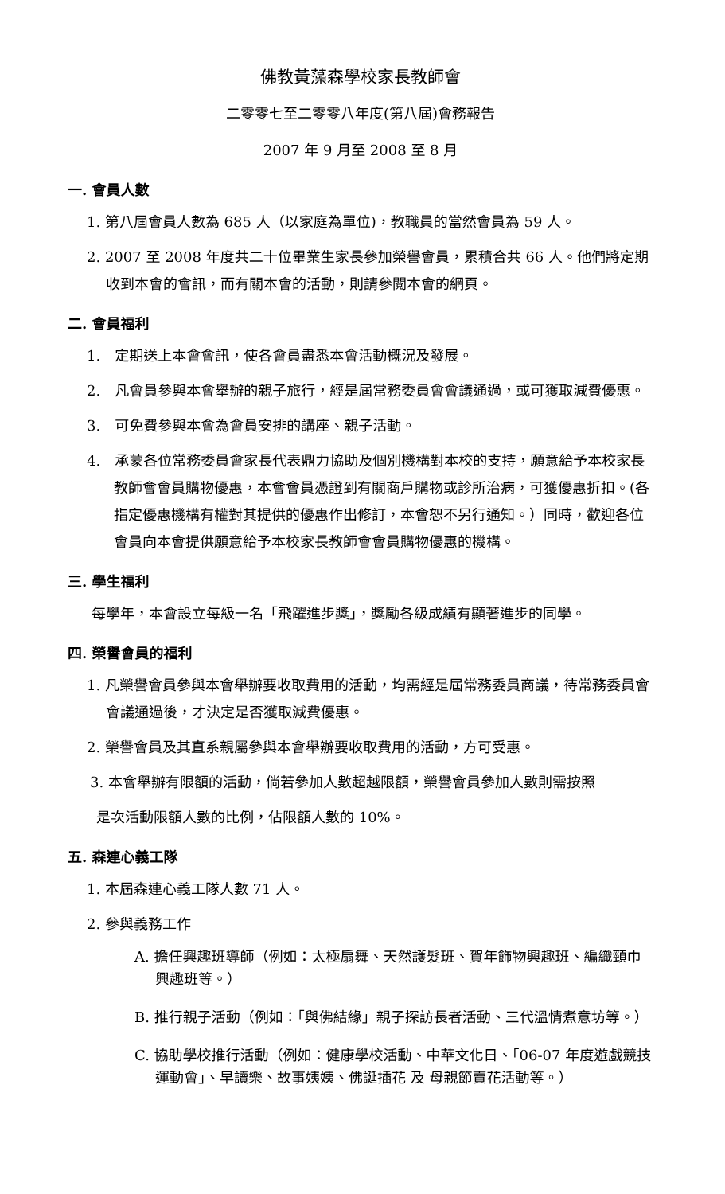佛教黃藻森學校家長教師會
二零零七至二零零八年度(第八屆)會務報告
2007 年 9 月至 2008 至 8 月
一. 會員人數
1. 第八屆會員人數為 685 人（以家庭為單位)，教職員的當然會員為 59 人。
2. 2007 至 2008 年度共二十位畢業生家長參加榮譽會員，累積合共 66 人。他們將定期收到本會的會訊，而有關本會的活動，則請參閱本會的網頁。
二. 會員福利
1.　定期送上本會會訊，使各會員盡悉本會活動概況及發展。
2.　凡會員參與本會舉辦的親子旅行，經是屆常務委員會會議通過，或可獲取減費優惠。
3.　可免費參與本會為會員安排的講座、親子活動。
4.　承蒙各位常務委員會家長代表鼎力協助及個別機構對本校的支持，願意給予本校家長教師會會員購物優惠，本會會員憑證到有關商戶購物或診所治病，可獲優惠折扣。(各指定優惠機構有權對其提供的優惠作出修訂，本會恕不另行通知。）同時，歡迎各位會員向本會提供願意給予本校家長教師會會員購物優惠的機構。
三. 學生福利
每學年，本會設立每級一名「飛躍進步獎」，獎勵各級成績有顯著進步的同學。
四. 榮譽會員的福利
1. 凡榮譽會員參與本會舉辦要收取費用的活動，均需經是屆常務委員商議，待常務委員會會議通過後，才決定是否獲取減費優惠。
2. 榮譽會員及其直系親屬參與本會舉辦要收取費用的活動，方可受惠。
　3. 本會舉辦有限額的活動，倘若參加人數超越限額，榮譽會員參加人數則需按照
是次活動限額人數的比例，佔限額人數的 10%。
五. 森連心義工隊
1. 本屆森連心義工隊人數 71 人。
2. 參與義務工作
A. 擔任興趣班導師（例如：太極扇舞、天然護髮班、賀年飾物興趣班、編織頸巾興趣班等。）
B. 推行親子活動（例如：「與佛結緣」親子探訪長者活動、三代溫情煮意坊等。）
C. 協助學校推行活動（例如：健康學校活動、中華文化日、「06-07 年度遊戲競技運動會」、早讀樂、故事姨姨、佛誕插花 及 母親節賣花活動等。）